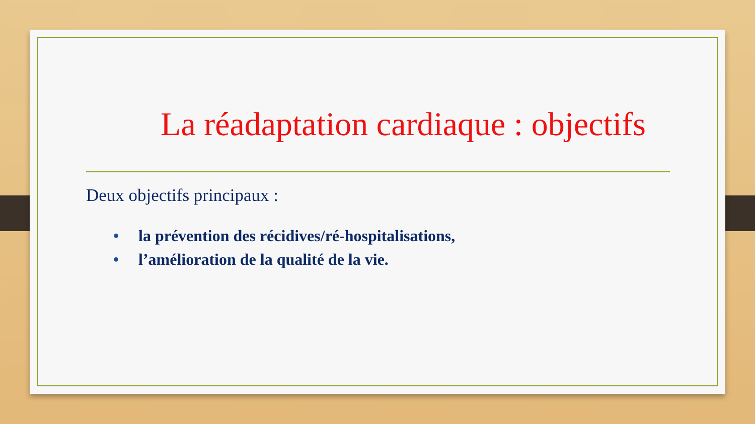La réadaptation cardiaque : objectifs
Deux objectifs principaux :
• la prévention des récidives/ré-hospitalisations,
• l’amélioration de la qualité de la vie.